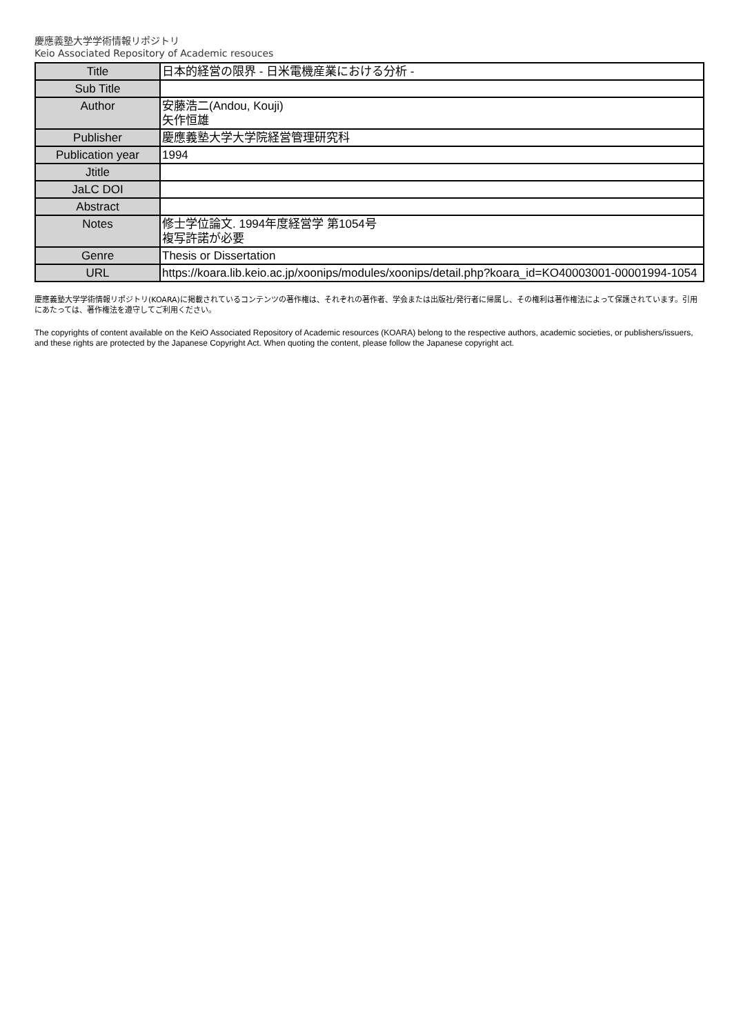慶應義塾大学学術情報リポジトリ
Keio Associated Repository of Academic resouces
| Title | 日本的経営の限界 - 日米電機産業における分析 - |
| Sub Title | |
| Author | 安藤浩二(Andou, Kouji) 矢作恒雄 |
| Publisher | 慶應義塾大学大学院経営管理研究科 |
| Publication year | 1994 |
| Jtitle | |
| JaLC DOI | |
| Abstract | |
| Notes | 修士学位論文. 1994年度経営学 第1054号 複写許諾が必要 |
| Genre | Thesis or Dissertation |
| URL | https://koara.lib.keio.ac.jp/xoonips/modules/xoonips/detail.php?koara_id=KO40003001-00001994-1054 |
慶應義塾大学学術情報リポジトリ(KOARA)に掲載されているコンテンツの著作権は、それぞれの著作者、学会または出版社/発行者に帰属し、その権利は著作権法によって保護されています。引用にあたっては、著作権法を遵守してご利用ください。
The copyrights of content available on the KeiO Associated Repository of Academic resources (KOARA) belong to the respective authors, academic societies, or publishers/issuers, and these rights are protected by the Japanese Copyright Act. When quoting the content, please follow the Japanese copyright act.